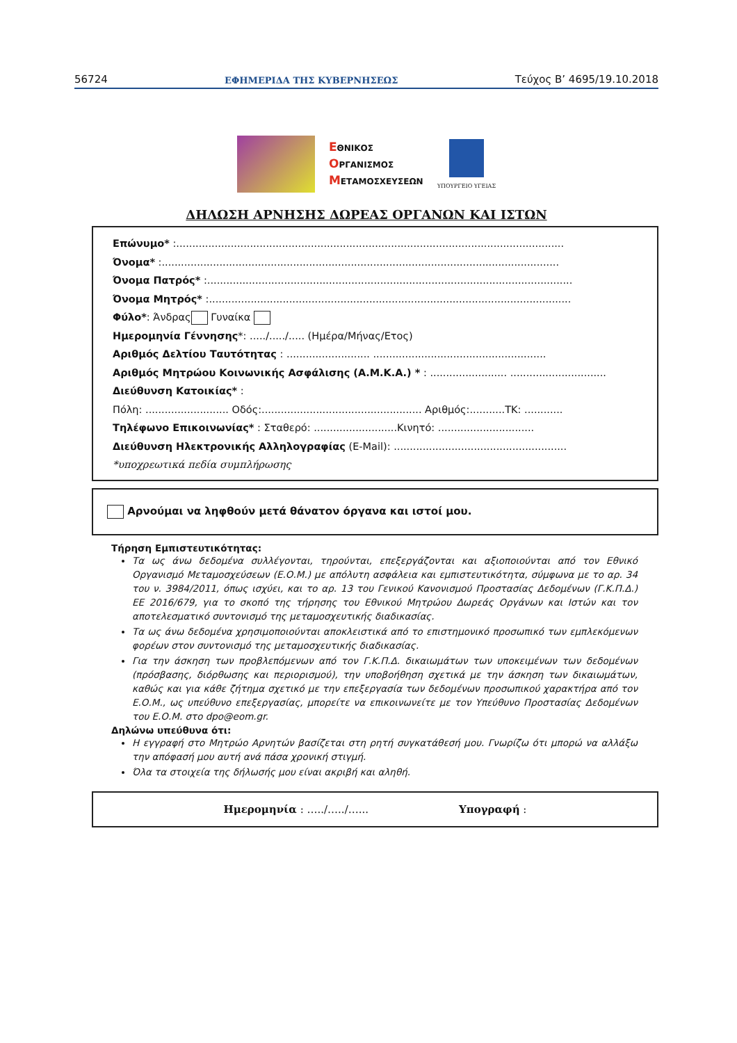56724 ΕΦΗΜΕΡΙΔΑ ΤΗΣ ΚΥΒΕΡΝΗΣΕΩΣ Τεύχος Β’ 4695/19.10.2018
ΕΘΝΙΚΟΣ
ΟΡΓΑΝΙΣΜΟΣ
ΜΕΤΑΜΟΣΧΕΥΣΕΩΝ
ΥΠΟΥΡΓΕΙΟ ΥΓΕΙΑΣ
ΔΗΛΩΣΗ ΑΡΝΗΣΗΣ ΔΩΡΕΑΣ ΟΡΓΑΝΩΝ ΚΑΙ ΙΣΤΩΝ
Επώνυμο* :.........................................................................................................................
Όνομα* :............................................................................................................................
Όνομα Πατρός* :..................................................................................................................
Όνομα Μητρός* :.................................................................................................................
Φύλο*: Άνδρας Γυναίκα
Ημερομηνία Γέννησης*: ...../...../..... (Ημέρα/Μήνας/Ετος)
Αριθμός Δελτίου Ταυτότητας : .......................... ......................................................
Αριθμός Μητρώου Κοινωνικής Ασφάλισης (Α.Μ.Κ.Α.) * : ........................ ..............................
Διεύθυνση Κατοικίας* :
Πόλη: .......................... Οδός:.................................................. Αριθμός:...........ΤΚ: ............
Τηλέφωνο Επικοινωνίας* : Σταθερό: ..........................Κινητό: ..............................
Διεύθυνση Ηλεκτρονικής Αλληλογραφίας (E-Mail): ......................................................
*υποχρεωτικά πεδία συμπλήρωσης
Αρνούμαι να ληφθούν μετά θάνατον όργανα και ιστοί μου.
Τήρηση Εμπιστευτικότητας:
Τα ως άνω δεδομένα συλλέγονται, τηρούνται, επεξεργάζονται και αξιοποιούνται από τον Εθνικό Οργανισμό Μεταμοσχεύσεων (Ε.Ο.Μ.) με απόλυτη ασφάλεια και εμπιστευτικότητα, σύμφωνα με το αρ. 34 του ν. 3984/2011, όπως ισχύει, και το αρ. 13 του Γενικού Κανονισμού Προστασίας Δεδομένων (Γ.Κ.Π.Δ.) ΕΕ 2016/679, για το σκοπό της τήρησης του Εθνικού Μητρώου Δωρεάς Οργάνων και Ιστών και τον αποτελεσματικό συντονισμό της μεταμοσχευτικής διαδικασίας.
Τα ως άνω δεδομένα χρησιμοποιούνται αποκλειστικά από το επιστημονικό προσωπικό των εμπλεκόμενων φορέων στον συντονισμό της μεταμοσχευτικής διαδικασίας.
Για την άσκηση των προβλεπόμενων από τον Γ.Κ.Π.Δ. δικαιωμάτων των υποκειμένων των δεδομένων (πρόσβασης, διόρθωσης και περιορισμού), την υποβοήθηση σχετικά με την άσκηση των δικαιωμάτων, καθώς και για κάθε ζήτημα σχετικό με την επεξεργασία των δεδομένων προσωπικού χαρακτήρα από τον Ε.Ο.Μ., ως υπεύθυνο επεξεργασίας, μπορείτε να επικοινωνείτε με τον Υπεύθυνο Προστασίας Δεδομένων του Ε.Ο.Μ. στο dpo@eom.gr.
Δηλώνω υπεύθυνα ότι:
Η εγγραφή στο Μητρώο Αρνητών βασίζεται στη ρητή συγκατάθεσή μου. Γνωρίζω ότι μπορώ να αλλάξω την απόφασή μου αυτή ανά πάσα χρονική στιγμή.
Όλα τα στοιχεία της δήλωσής μου είναι ακριβή και αληθή.
Ημερομηνία : …../…../…... Υπογραφή :